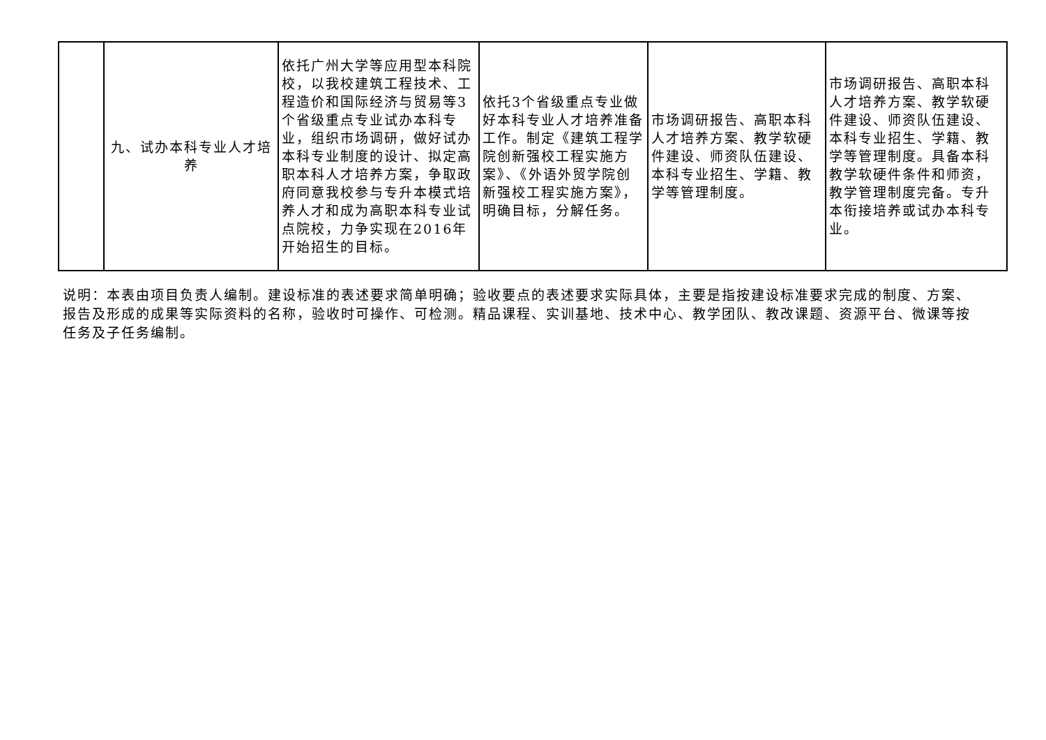| | 九、试办本科专业人才培养 | 依托广州大学等应用型本科院校，以我校建筑工程技术、工程造价和国际经济与贸易等3个省级重点专业试办本科专业，组织市场调研，做好试办本科专业制度的设计、拟定高职本科人才培养方案，争取政府同意我校参与专升本模式培养人才和成为高职本科专业试点院校，力争实现在2016年开始招生的目标。 | 依托3个省级重点专业做好本科专业人才培养准备工作。制定《建筑工程学院创新强校工程实施方案》、《外语外贸学院创新强校工程实施方案》，明确目标，分解任务。 | 市场调研报告、高职本科人才培养方案、教学软硬件建设、师资队伍建设、本科专业招生、学籍、教学等管理制度。 | 市场调研报告、高职本科人才培养方案、教学软硬件建设、师资队伍建设、本科专业招生、学籍、教学等管理制度。具备本科教学软硬件条件和师资，教学管理制度完备。专升本衔接培养或试办本科专业。 |
说明：本表由项目负责人编制。建设标准的表述要求简单明确；验收要点的表述要求实际具体，主要是指按建设标准要求完成的制度、方案、报告及形成的成果等实际资料的名称，验收时可操作、可检测。精品课程、实训基地、技术中心、教学团队、教改课题、资源平台、微课等按任务及子任务编制。